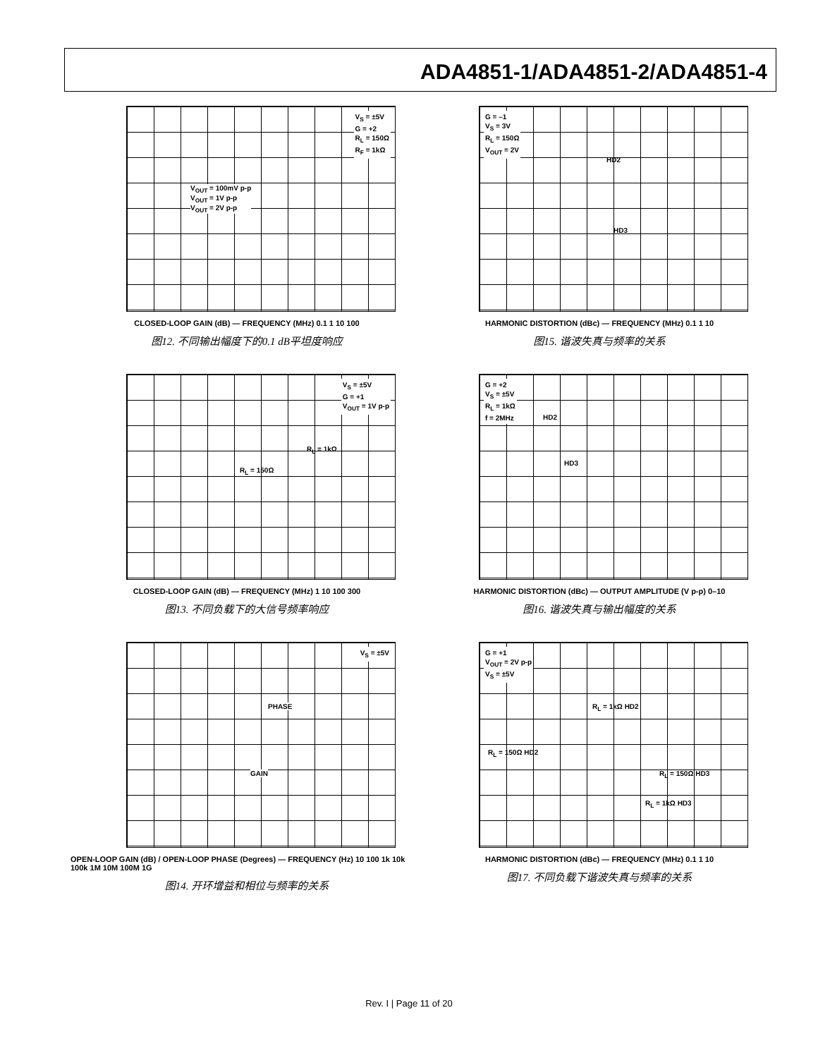ADA4851-1/ADA4851-2/ADA4851-4
V<sub>S</sub> = ±5V
G = +2
R<sub>L</sub> = 150Ω
R<sub>F</sub> = 1kΩ
V<sub>OUT</sub> = 100mV p-p
V<sub>OUT</sub> = 1V p-p
V<sub>OUT</sub> = 2V p-p
CLOSED-LOOP GAIN (dB) — FREQUENCY (MHz) 0.1 1 10 100
图12. 不同输出幅度下的0.1 dB平坦度响应
G = –1
V<sub>S</sub> = 3V
R<sub>L</sub> = 150Ω
V<sub>OUT</sub> = 2V
HD2
HD3
HARMONIC DISTORTION (dBc) — FREQUENCY (MHz) 0.1 1 10
图15. 谐波失真与频率的关系
V<sub>S</sub> = ±5V
G = +1
V<sub>OUT</sub> = 1V p-p
R<sub>L</sub> = 150Ω
R<sub>L</sub> = 1kΩ
CLOSED-LOOP GAIN (dB) — FREQUENCY (MHz) 1 10 100 300
图13. 不同负载下的大信号频率响应
G = +2
V<sub>S</sub> = ±5V
R<sub>L</sub> = 1kΩ
f = 2MHz
HD2
HD3
HARMONIC DISTORTION (dBc) — OUTPUT AMPLITUDE (V p-p) 0–10
图16. 谐波失真与输出幅度的关系
V<sub>S</sub> = ±5V
PHASE
GAIN
OPEN-LOOP GAIN (dB) / OPEN-LOOP PHASE (Degrees) — FREQUENCY (Hz) 10 100 1k 10k 100k 1M 10M 100M 1G
图14. 开环增益和相位与频率的关系
G = +1
V<sub>OUT</sub> = 2V p-p
V<sub>S</sub> = ±5V
R<sub>L</sub> = 1kΩ HD2
R<sub>L</sub> = 150Ω HD2
R<sub>L</sub> = 150Ω HD3
R<sub>L</sub> = 1kΩ HD3
HARMONIC DISTORTION (dBc) — FREQUENCY (MHz) 0.1 1 10
图17. 不同负载下谐波失真与频率的关系
Rev. I | Page 11 of 20